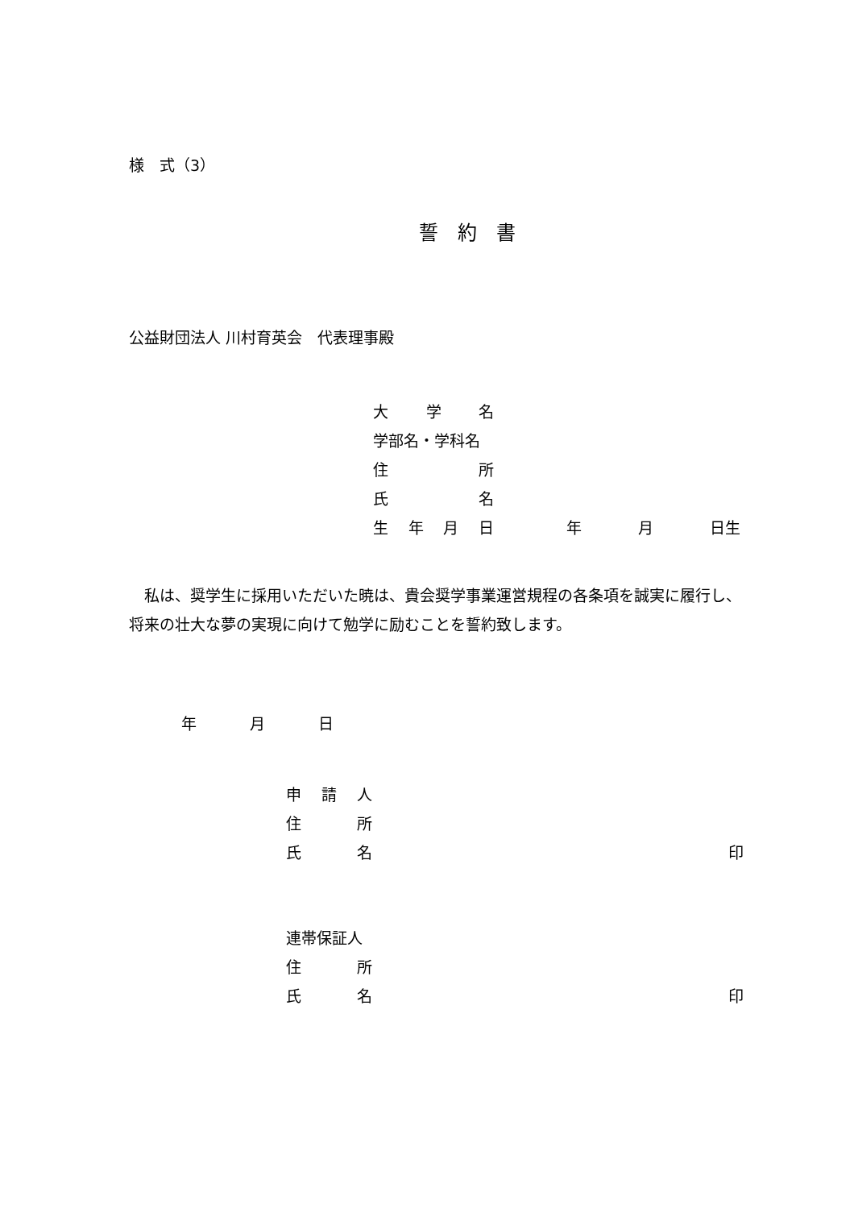様　式（3）
誓　約　書
公益財団法人 川村育英会　代表理事殿
大学名
学部名・学科名
住所
氏名
生年月日 年 月 日生
私は、奨学生に採用いただいた暁は、貴会奨学事業運営規程の各条項を誠実に履行し、将来の壮大な夢の実現に向けて勉学に励むことを誓約致します。
年 月 日
申請人
住所
氏名 印
連帯保証人
住所
氏名 印